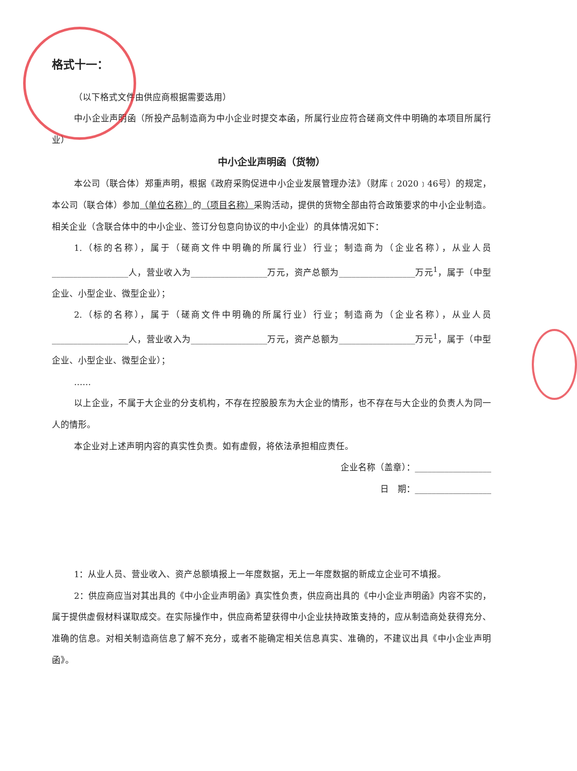格式十一：
（以下格式文件由供应商根据需要选用）
中小企业声明函（所投产品制造商为中小企业时提交本函，所属行业应符合磋商文件中明确的本项目所属行业）
中小企业声明函（货物）
本公司（联合体）郑重声明，根据《政府采购促进中小企业发展管理办法》（财库﹝2020﹞46号）的规定，本公司（联合体）参加（单位名称）的（项目名称）采购活动，提供的货物全部由符合政策要求的中小企业制造。相关企业（含联合体中的中小企业、签订分包意向协议的中小企业）的具体情况如下：
1.（标的名称），属于（磋商文件中明确的所属行业）行业；制造商为（企业名称），从业人员__________________人，营业收入为__________________万元，资产总额为__________________万元<sup>1</sup>，属于（中型企业、小型企业、微型企业）；
2.（标的名称），属于（磋商文件中明确的所属行业）行业；制造商为（企业名称），从业人员__________________人，营业收入为__________________万元，资产总额为__________________万元<sup>1</sup>，属于（中型企业、小型企业、微型企业）；
……
以上企业，不属于大企业的分支机构，不存在控股股东为大企业的情形，也不存在与大企业的负责人为同一人的情形。
本企业对上述声明内容的真实性负责。如有虚假，将依法承担相应责任。
企业名称（盖章）：__________________
日　期：__________________
1：从业人员、营业收入、资产总额填报上一年度数据，无上一年度数据的新成立企业可不填报。
2：供应商应当对其出具的《中小企业声明函》真实性负责，供应商出具的《中小企业声明函》内容不实的，属于提供虚假材料谋取成交。在实际操作中，供应商希望获得中小企业扶持政策支持的，应从制造商处获得充分、准确的信息。对相关制造商信息了解不充分，或者不能确定相关信息真实、准确的，不建议出具《中小企业声明函》。